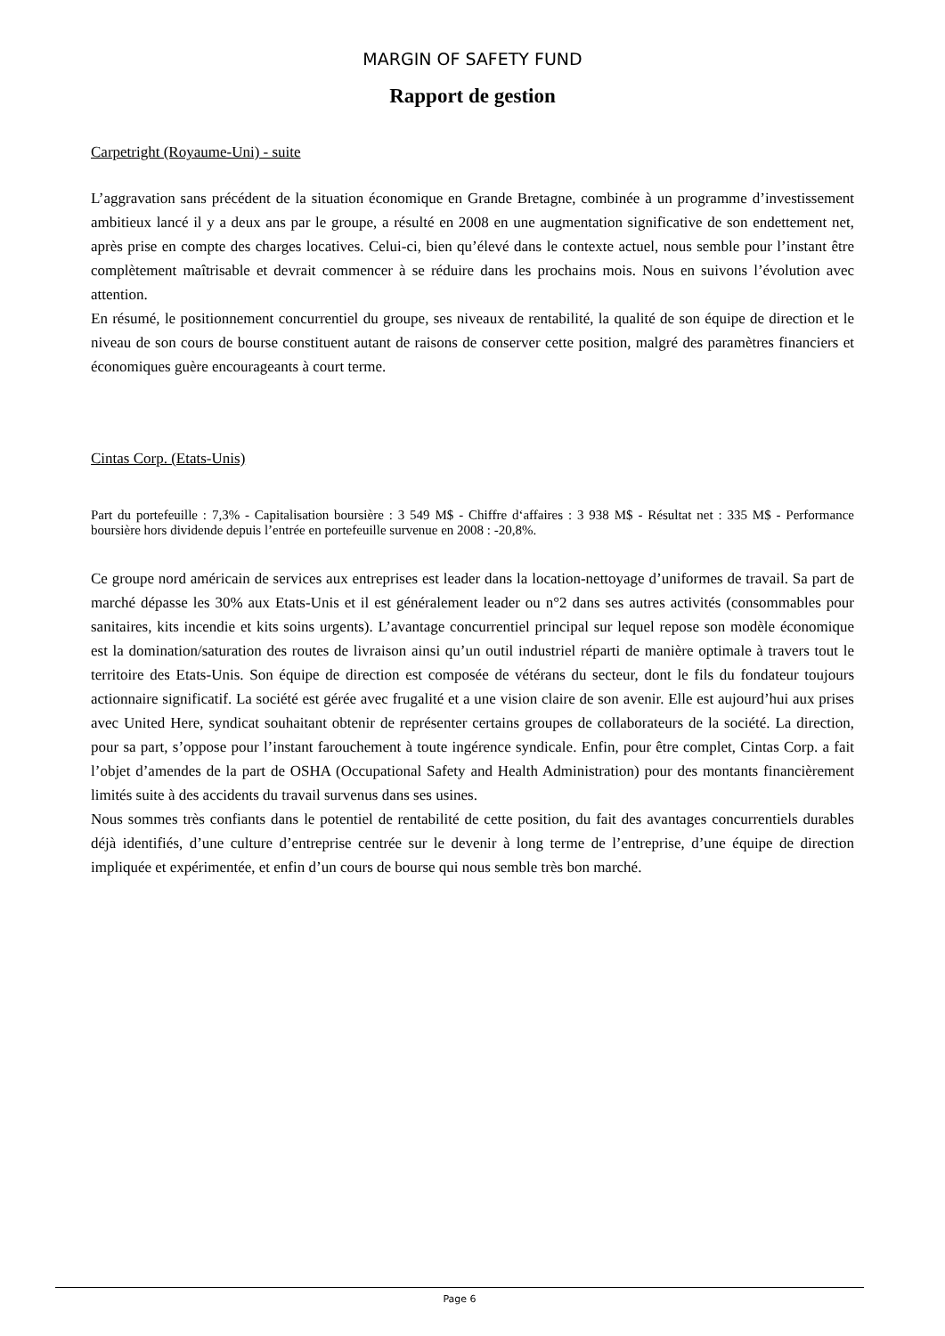MARGIN OF SAFETY FUND
Rapport de gestion
Carpetright (Royaume-Uni) - suite
L’aggravation sans précédent de la situation économique en Grande Bretagne, combinée à un programme d’investissement ambitieux lancé il y a deux ans par le groupe, a résulté en 2008 en une augmentation significative de son endettement net, après prise en compte des charges locatives. Celui-ci, bien qu’élevé dans le contexte actuel, nous semble pour l’instant être complètement maîtrisable et devrait commencer à se réduire dans les prochains mois. Nous en suivons l’évolution avec attention.
En résumé, le positionnement concurrentiel du groupe, ses niveaux de rentabilité, la qualité de son équipe de direction et le niveau de son cours de bourse constituent autant de raisons de conserver cette position, malgré des paramètres financiers et économiques guère encourageants à court terme.
Cintas Corp. (Etats-Unis)
Part du portefeuille : 7,3% - Capitalisation boursière : 3 549 M$ - Chiffre d‘affaires : 3 938 M$ - Résultat net : 335 M$ - Performance boursière hors dividende depuis l’entrée en portefeuille survenue en 2008 : -20,8%.
Ce groupe nord américain de services aux entreprises est leader dans la location-nettoyage d’uniformes de travail. Sa part de marché dépasse les 30% aux Etats-Unis et il est généralement leader ou n°2 dans ses autres activités (consommables pour sanitaires, kits incendie et kits soins urgents). L’avantage concurrentiel principal sur lequel repose son modèle économique est la domination/saturation des routes de livraison ainsi qu’un outil industriel réparti de manière optimale à travers tout le territoire des Etats-Unis. Son équipe de direction est composée de vétérans du secteur, dont le fils du fondateur toujours actionnaire significatif. La société est gérée avec frugalité et a une vision claire de son avenir. Elle est aujourd’hui aux prises avec United Here, syndicat souhaitant obtenir de représenter certains groupes de collaborateurs de la société. La direction, pour sa part, s’oppose pour l’instant farouchement à toute ingérence syndicale. Enfin, pour être complet, Cintas Corp. a fait l’objet d’amendes de la part de OSHA (Occupational Safety and Health Administration) pour des montants financièrement limités suite à des accidents du travail survenus dans ses usines.
Nous sommes très confiants dans le potentiel de rentabilité de cette position, du fait des avantages concurrentiels durables déjà identifiés, d’une culture d’entreprise centrée sur le devenir à long terme de l’entreprise, d’une équipe de direction impliquée et expérimentée, et enfin d’un cours de bourse qui nous semble très bon marché.
Page 6